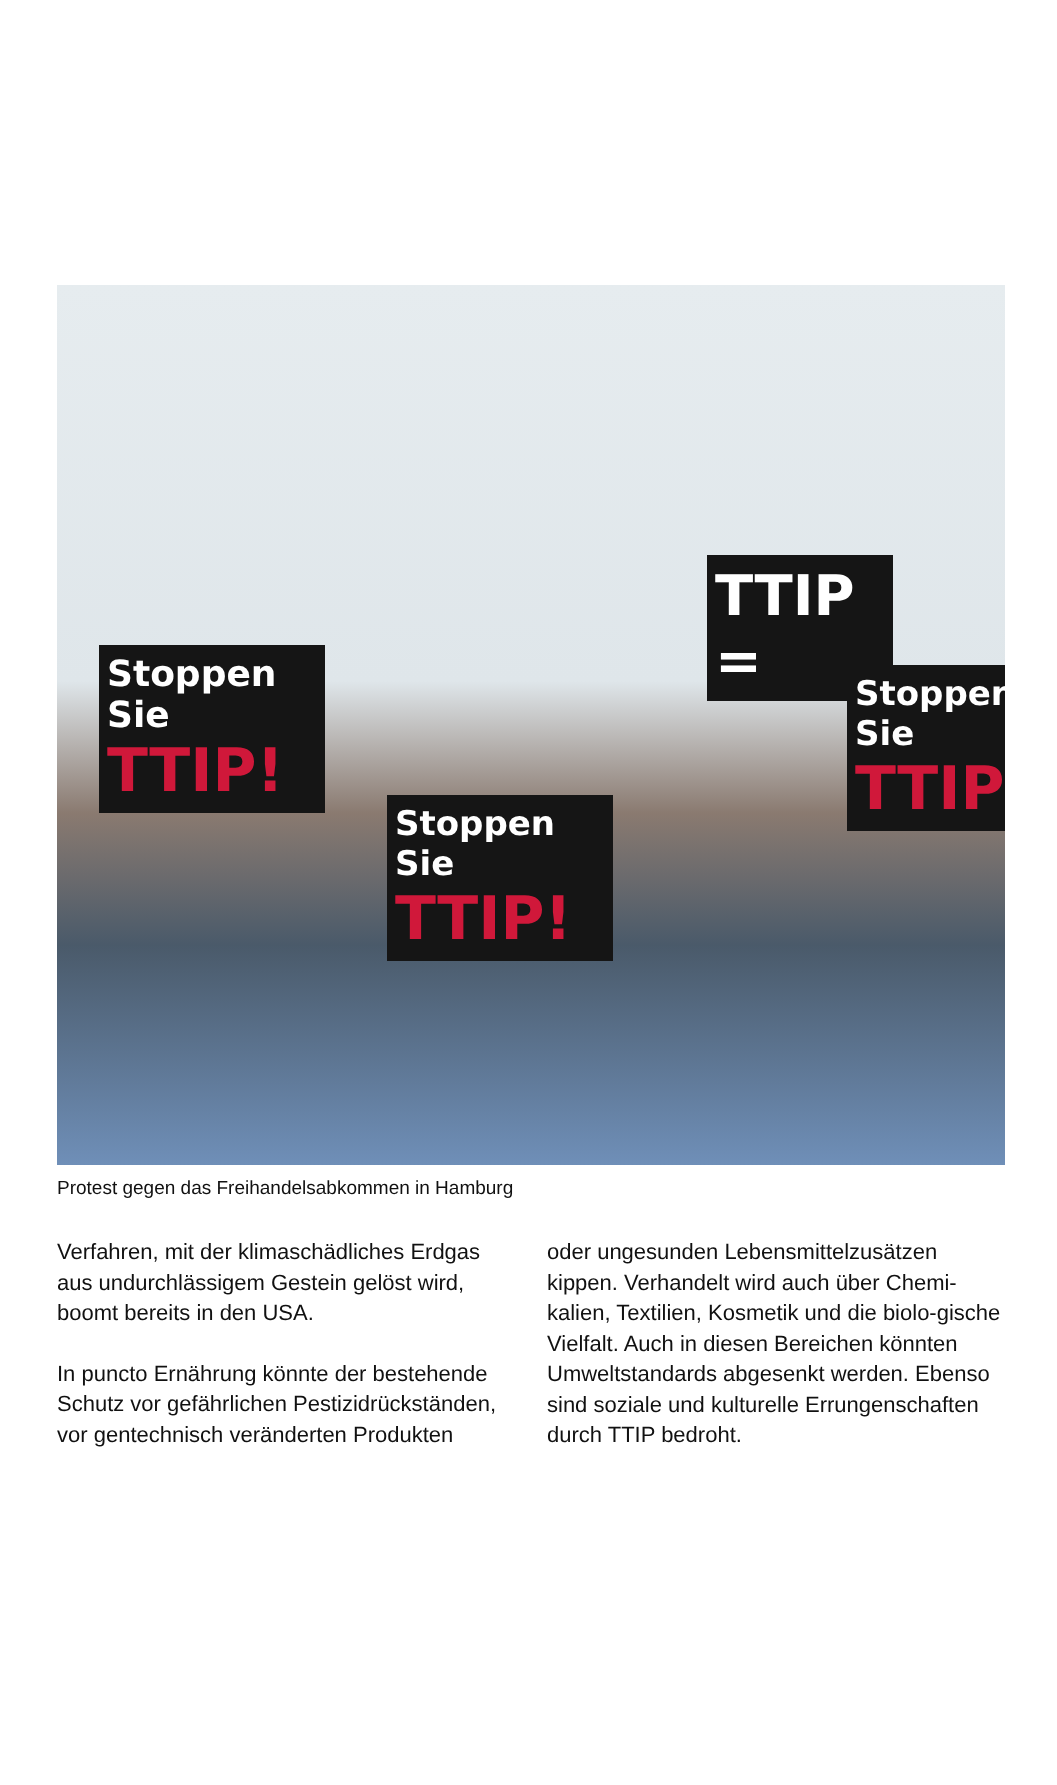Stoppen Sie
TTIP!
Stoppen Sie
TTIP!
TTIP =
Stoppen Sie
TTIP
Protest gegen das Freihandelsabkommen in Hamburg
Verfahren, mit der klimaschädliches Erdgas aus undurchlässigem Gestein gelöst wird, boomt bereits in den USA.
In puncto Ernährung könnte der bestehende Schutz vor gefährlichen Pestizidrückständen, vor gentechnisch veränderten Produkten
oder ungesunden Lebensmittelzusätzen kippen. Verhandelt wird auch über Chemi-kalien, Textilien, Kosmetik und die biolo-gische Vielfalt. Auch in diesen Bereichen könnten Umweltstandards abgesenkt werden. Ebenso sind soziale und kulturelle Errungenschaften durch TTIP bedroht.